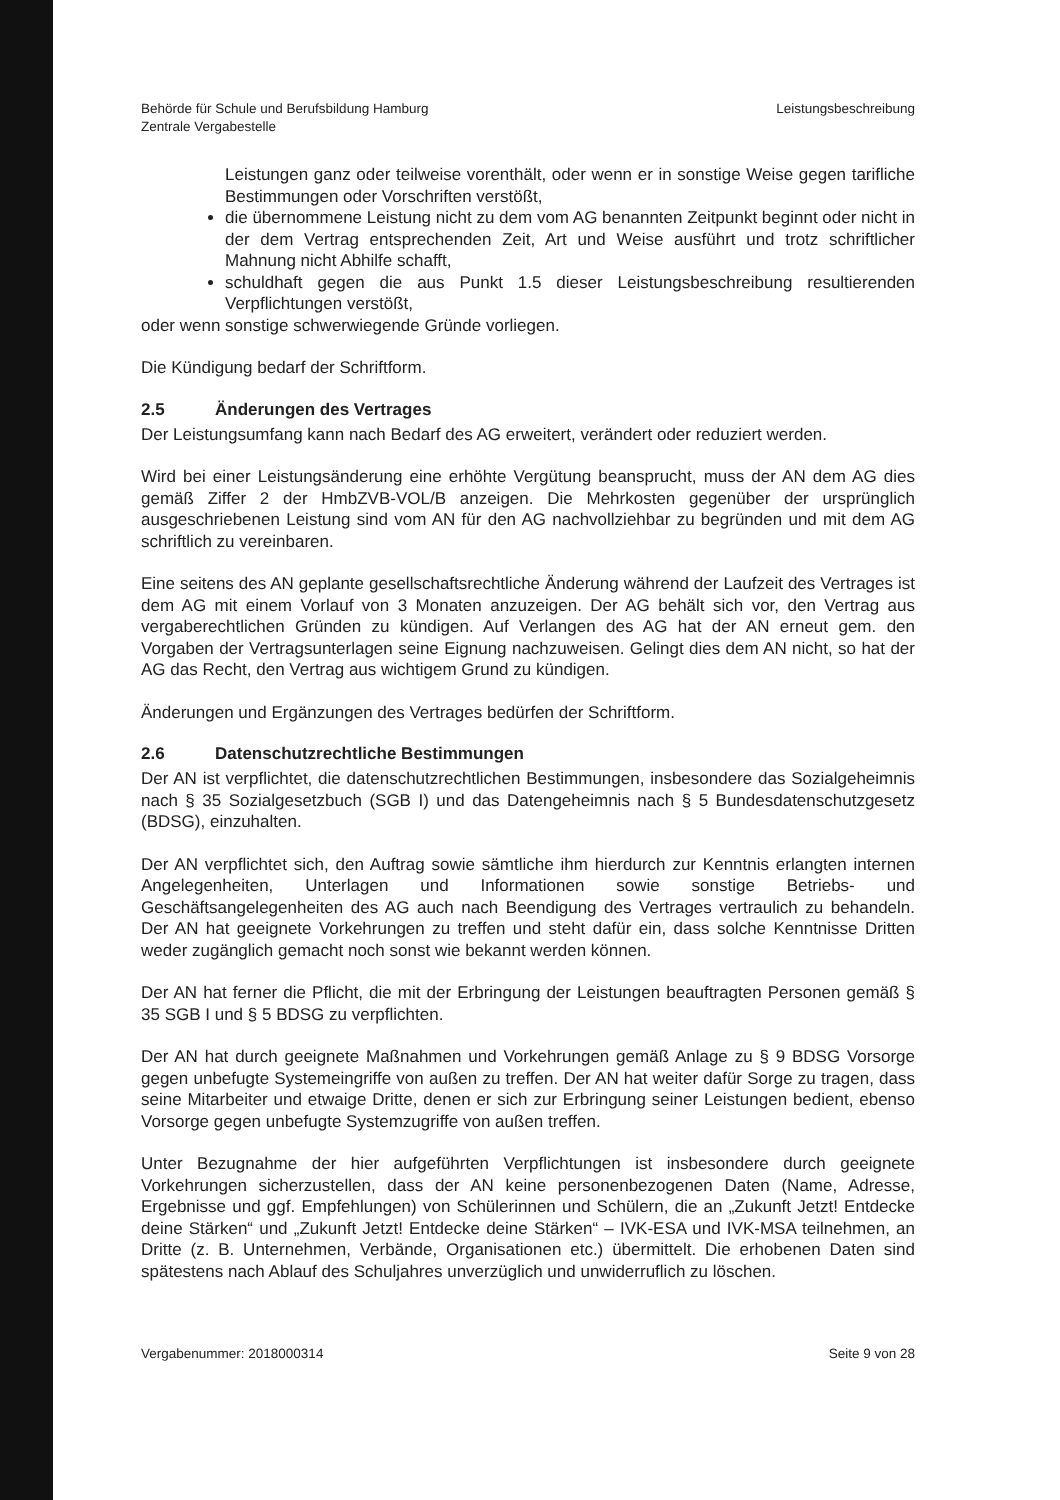Behörde für Schule und Berufsbildung Hamburg
Zentrale Vergabestelle
Leistungsbeschreibung
Leistungen ganz oder teilweise vorenthält, oder wenn er in sonstige Weise gegen tarifliche Bestimmungen oder Vorschriften verstößt,
die übernommene Leistung nicht zu dem vom AG benannten Zeitpunkt beginnt oder nicht in der dem Vertrag entsprechenden Zeit, Art und Weise ausführt und trotz schriftlicher Mahnung nicht Abhilfe schafft,
schuldhaft gegen die aus Punkt 1.5 dieser Leistungsbeschreibung resultierenden Verpflichtungen verstößt,
oder wenn sonstige schwerwiegende Gründe vorliegen.
Die Kündigung bedarf der Schriftform.
2.5 Änderungen des Vertrages
Der Leistungsumfang kann nach Bedarf des AG erweitert, verändert oder reduziert werden.
Wird bei einer Leistungsänderung eine erhöhte Vergütung beansprucht, muss der AN dem AG dies gemäß Ziffer 2 der HmbZVB-VOL/B anzeigen. Die Mehrkosten gegenüber der ursprünglich ausgeschriebenen Leistung sind vom AN für den AG nachvollziehbar zu begründen und mit dem AG schriftlich zu vereinbaren.
Eine seitens des AN geplante gesellschaftsrechtliche Änderung während der Laufzeit des Vertrages ist dem AG mit einem Vorlauf von 3 Monaten anzuzeigen. Der AG behält sich vor, den Vertrag aus vergaberechtlichen Gründen zu kündigen. Auf Verlangen des AG hat der AN erneut gem. den Vorgaben der Vertragsunterlagen seine Eignung nachzuweisen. Gelingt dies dem AN nicht, so hat der AG das Recht, den Vertrag aus wichtigem Grund zu kündigen.
Änderungen und Ergänzungen des Vertrages bedürfen der Schriftform.
2.6 Datenschutzrechtliche Bestimmungen
Der AN ist verpflichtet, die datenschutzrechtlichen Bestimmungen, insbesondere das Sozialgeheimnis nach § 35 Sozialgesetzbuch (SGB I) und das Datengeheimnis nach § 5 Bundesdatenschutzgesetz (BDSG), einzuhalten.
Der AN verpflichtet sich, den Auftrag sowie sämtliche ihm hierdurch zur Kenntnis erlangten internen Angelegenheiten, Unterlagen und Informationen sowie sonstige Betriebs- und Geschäftsangelegenheiten des AG auch nach Beendigung des Vertrages vertraulich zu behandeln. Der AN hat geeignete Vorkehrungen zu treffen und steht dafür ein, dass solche Kenntnisse Dritten weder zugänglich gemacht noch sonst wie bekannt werden können.
Der AN hat ferner die Pflicht, die mit der Erbringung der Leistungen beauftragten Personen gemäß § 35 SGB I und § 5 BDSG zu verpflichten.
Der AN hat durch geeignete Maßnahmen und Vorkehrungen gemäß Anlage zu § 9 BDSG Vorsorge gegen unbefugte Systemeingriffe von außen zu treffen. Der AN hat weiter dafür Sorge zu tragen, dass seine Mitarbeiter und etwaige Dritte, denen er sich zur Erbringung seiner Leistungen bedient, ebenso Vorsorge gegen unbefugte Systemzugriffe von außen treffen.
Unter Bezugnahme der hier aufgeführten Verpflichtungen ist insbesondere durch geeignete Vorkehrungen sicherzustellen, dass der AN keine personenbezogenen Daten (Name, Adresse, Ergebnisse und ggf. Empfehlungen) von Schülerinnen und Schülern, die an „Zukunft Jetzt! Entdecke deine Stärken“ und „Zukunft Jetzt! Entdecke deine Stärken“ – IVK-ESA und IVK-MSA teilnehmen, an Dritte (z. B. Unternehmen, Verbände, Organisationen etc.) übermittelt. Die erhobenen Daten sind spätestens nach Ablauf des Schuljahres unverzüglich und unwiderruflich zu löschen.
Vergabenummer: 2018000314 Seite 9 von 28